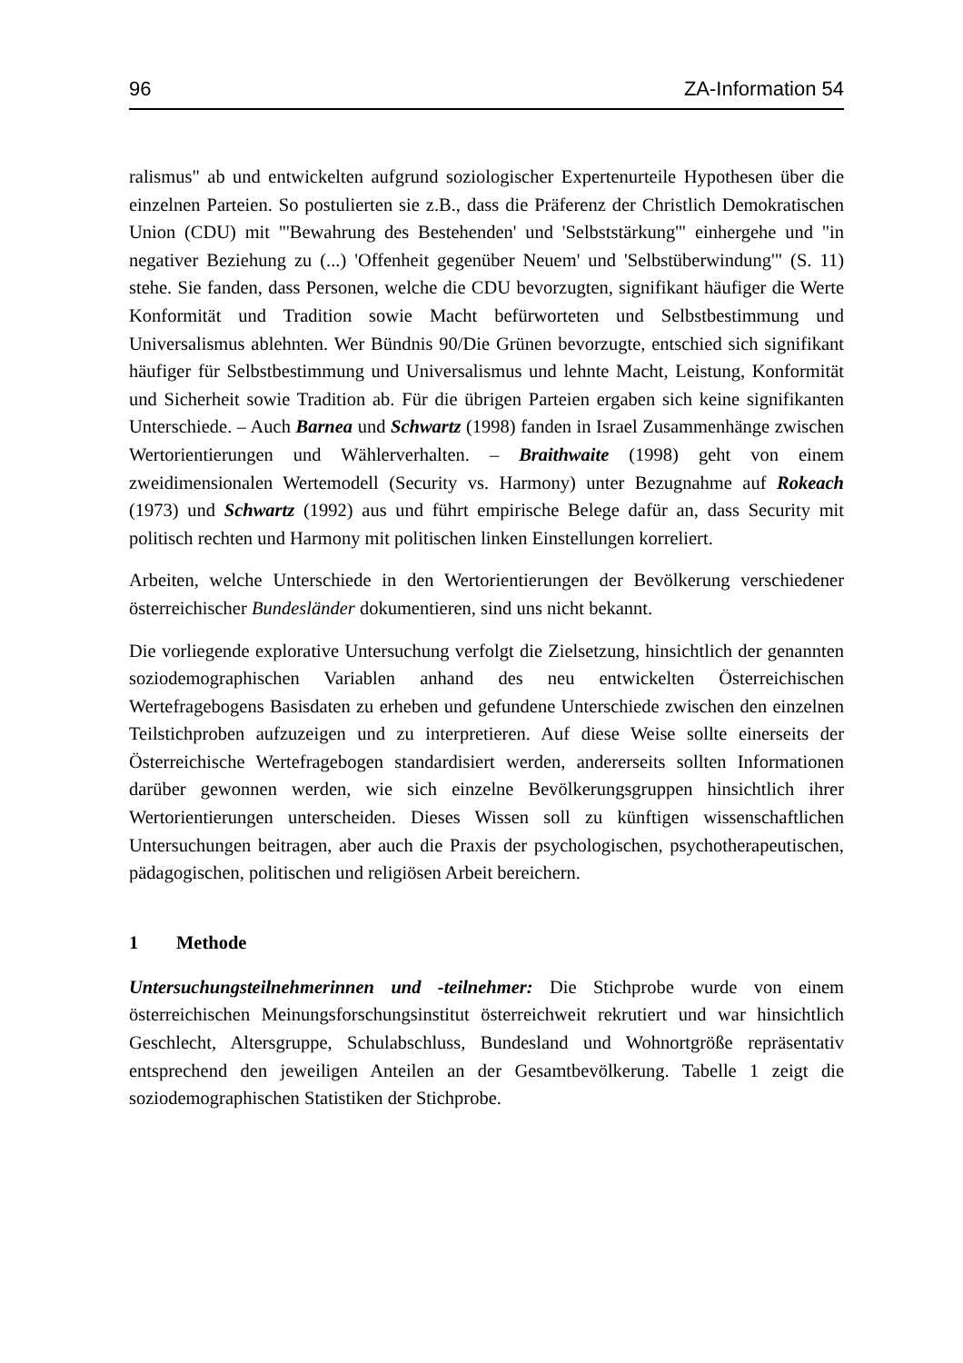96 ZA-Information 54
ralismus" ab und entwickelten aufgrund soziologischer Expertenurteile Hypothesen über die einzelnen Parteien. So postulierten sie z.B., dass die Präferenz der Christlich Demokratischen Union (CDU) mit "'Bewahrung des Bestehenden' und 'Selbststärkung'" einhergehe und "in negativer Beziehung zu (...) 'Offenheit gegenüber Neuem' und 'Selbstüberwindung'" (S. 11) stehe. Sie fanden, dass Personen, welche die CDU bevorzugten, signifikant häufiger die Werte Konformität und Tradition sowie Macht befürworteten und Selbstbestimmung und Universalismus ablehnten. Wer Bündnis 90/Die Grünen bevorzugte, entschied sich signifikant häufiger für Selbstbestimmung und Universalismus und lehnte Macht, Leistung, Konformität und Sicherheit sowie Tradition ab. Für die übrigen Parteien ergaben sich keine signifikanten Unterschiede. – Auch Barnea und Schwartz (1998) fanden in Israel Zusammenhänge zwischen Wertorientierungen und Wählerverhalten. – Braithwaite (1998) geht von einem zweidimensionalen Wertemodell (Security vs. Harmony) unter Bezugnahme auf Rokeach (1973) und Schwartz (1992) aus und führt empirische Belege dafür an, dass Security mit politisch rechten und Harmony mit politischen linken Einstellungen korreliert.
Arbeiten, welche Unterschiede in den Wertorientierungen der Bevölkerung verschiedener österreichischer Bundesländer dokumentieren, sind uns nicht bekannt.
Die vorliegende explorative Untersuchung verfolgt die Zielsetzung, hinsichtlich der genannten soziodemographischen Variablen anhand des neu entwickelten Österreichischen Wertefragebogens Basisdaten zu erheben und gefundene Unterschiede zwischen den einzelnen Teilstichproben aufzuzeigen und zu interpretieren. Auf diese Weise sollte einerseits der Österreichische Wertefragebogen standardisiert werden, andererseits sollten Informationen darüber gewonnen werden, wie sich einzelne Bevölkerungsgruppen hinsichtlich ihrer Wertorientierungen unterscheiden. Dieses Wissen soll zu künftigen wissenschaftlichen Untersuchungen beitragen, aber auch die Praxis der psychologischen, psychotherapeutischen, pädagogischen, politischen und religiösen Arbeit bereichern.
1 Methode
Untersuchungsteilnehmerinnen und -teilnehmer: Die Stichprobe wurde von einem österreichischen Meinungsforschungsinstitut österreichweit rekrutiert und war hinsichtlich Geschlecht, Altersgruppe, Schulabschluss, Bundesland und Wohnortgröße repräsentativ entsprechend den jeweiligen Anteilen an der Gesamtbevölkerung. Tabelle 1 zeigt die soziodemographischen Statistiken der Stichprobe.